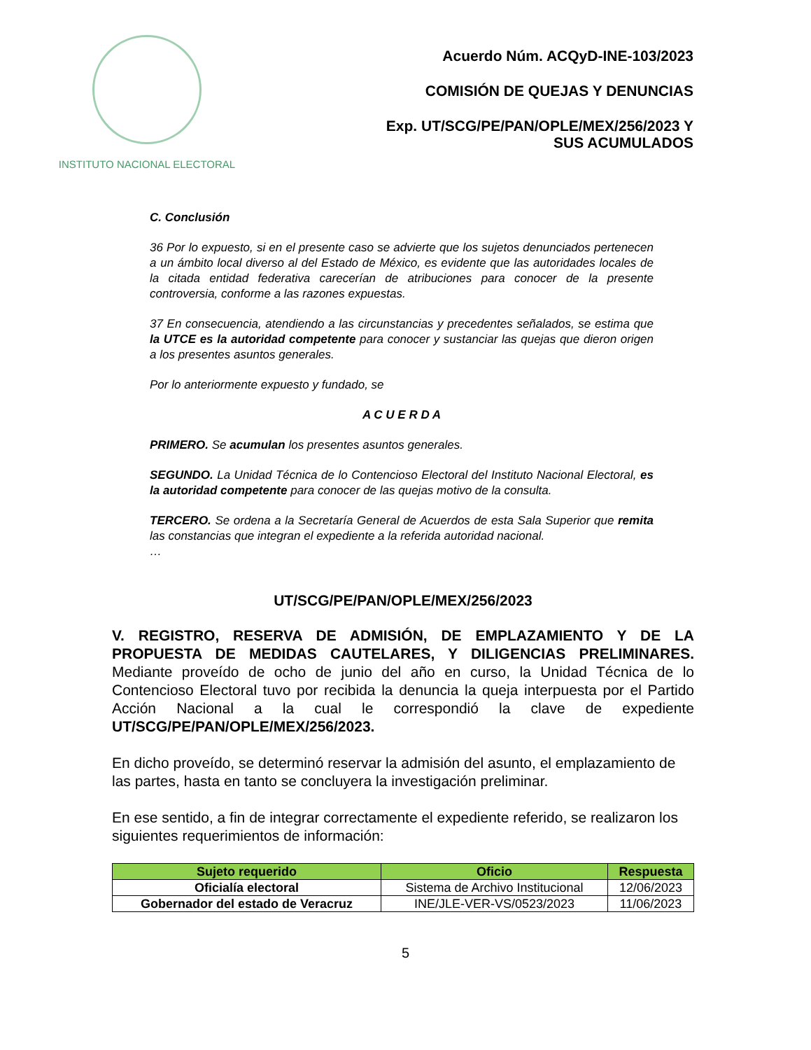INSTITUTO NACIONAL ELECTORAL
Acuerdo Núm. ACQyD-INE-103/2023
COMISIÓN DE QUEJAS Y DENUNCIAS
Exp. UT/SCG/PE/PAN/OPLE/MEX/256/2023 Y
SUS ACUMULADOS
C. Conclusión
36 Por lo expuesto, si en el presente caso se advierte que los sujetos denunciados pertenecen a un ámbito local diverso al del Estado de México, es evidente que las autoridades locales de la citada entidad federativa carecerían de atribuciones para conocer de la presente controversia, conforme a las razones expuestas.
37 En consecuencia, atendiendo a las circunstancias y precedentes señalados, se estima que la UTCE es la autoridad competente para conocer y sustanciar las quejas que dieron origen a los presentes asuntos generales.
Por lo anteriormente expuesto y fundado, se
A C U E R D A
PRIMERO. Se acumulan los presentes asuntos generales.
SEGUNDO. La Unidad Técnica de lo Contencioso Electoral del Instituto Nacional Electoral, es la autoridad competente para conocer de las quejas motivo de la consulta.
TERCERO. Se ordena a la Secretaría General de Acuerdos de esta Sala Superior que remita las constancias que integran el expediente a la referida autoridad nacional.
…
UT/SCG/PE/PAN/OPLE/MEX/256/2023
V. REGISTRO, RESERVA DE ADMISIÓN, DE EMPLAZAMIENTO Y DE LA PROPUESTA DE MEDIDAS CAUTELARES, Y DILIGENCIAS PRELIMINARES. Mediante proveído de ocho de junio del año en curso, la Unidad Técnica de lo Contencioso Electoral tuvo por recibida la denuncia la queja interpuesta por el Partido Acción Nacional a la cual le correspondió la clave de expediente UT/SCG/PE/PAN/OPLE/MEX/256/2023.
En dicho proveído, se determinó reservar la admisión del asunto, el emplazamiento de las partes, hasta en tanto se concluyera la investigación preliminar.
En ese sentido, a fin de integrar correctamente el expediente referido, se realizaron los siguientes requerimientos de información:
| Sujeto requerido | Oficio | Respuesta |
| --- | --- | --- |
| Oficialía electoral | Sistema de Archivo Institucional | 12/06/2023 |
| Gobernador del estado de Veracruz | INE/JLE-VER-VS/0523/2023 | 11/06/2023 |
5